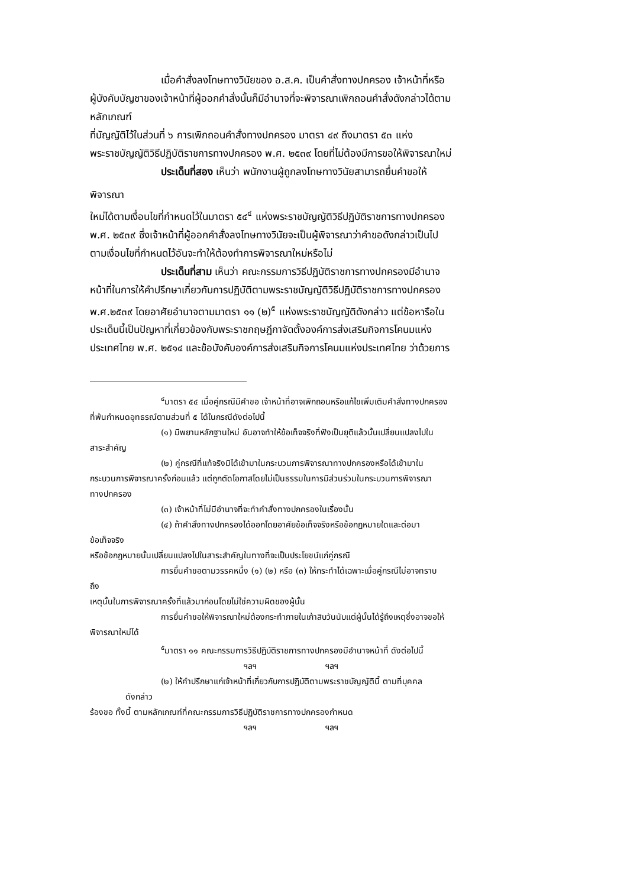เมื่อคำสั่งลงโทษทางวินัยของ อ.ส.ค. เป็นคำสั่งทางปกครอง เจ้าหน้าที่หรือ
ผู้บังคับบัญชาของเจ้าหน้าที่ผู้ออกคำสั่งนั้นก็มีอำนาจที่จะพิจารณาเพิกถอนคำสั่งดังกล่าวได้ตาม
หลักเกณฑ์
ที่บัญญัติไว้ในส่วนที่ ๖ การเพิกถอนคำสั่งทางปกครอง มาตรา ๔๙ ถึงมาตรา ๕๓ แห่ง
พระราชบัญญัติวิธีปฏิบัติราชการทางปกครอง พ.ศ. ๒๕๓๙ โดยที่ไม่ต้องมีการขอให้พิจารณาใหม่
ประเด็นที่สอง เห็นว่า พนักงานผู้ถูกลงโทษทางวินัยสามารถยื่นคำขอให้
พิจารณา
ใหม่ได้ตามเงื่อนไขที่กำหนดไว้ในมาตรา ๕๔<sup>๔</sup> แห่งพระราชบัญญัติวิธีปฏิบัติราชการทางปกครอง
พ.ศ. ๒๕๓๙ ซึ่งเจ้าหน้าที่ผู้ออกคำสั่งลงโทษทางวินัยจะเป็นผู้พิจารณาว่าคำขอดังกล่าวเป็นไป
ตามเงื่อนไขที่กำหนดไว้อันจะทำให้ต้องทำการพิจารณาใหม่หรือไม่
ประเด็นที่สาม เห็นว่า คณะกรรมการวิธีปฏิบัติราชการทางปกครองมีอำนาจ
หน้าที่ในการให้คำปรึกษาเกี่ยวกับการปฏิบัติตามพระราชบัญญัติวิธีปฏิบัติราชการทางปกครอง
พ.ศ.๒๕๓๙ โดยอาศัยอำนาจตามมาตรา ๑๑ (๒)<sup>๕</sup> แห่งพระราชบัญญัติดังกล่าว แต่ข้อหารือใน
ประเด็นนี้เป็นปัญหาที่เกี่ยวข้องกับพระราชกฤษฎีกาจัดตั้งองค์การส่งเสริมกิจการโคนมแห่ง
ประเทศไทย พ.ศ. ๒๕๑๔ และข้อบังคับองค์การส่งเสริมกิจการโคนมแห่งประเทศไทย ว่าด้วยการ
<sup>๔</sup> มาตรา ๕๔ เมื่อคู่กรณีมีคำขอ เจ้าหน้าที่อาจเพิกถอนหรือแก้ไขเพิ่มเติมคำสั่งทางปกครอง
ที่พ้นกำหนดอุทธรณ์ตามส่วนที่ ๕ ได้ในกรณีดังต่อไปนี้
(๑) มีพยานหลักฐานใหม่ อันอาจทำให้ข้อเท็จจริงที่ฟังเป็นยุติแล้วนั้นเปลี่ยนแปลงไปใน
สาระสำคัญ
(๒) คู่กรณีที่แท้จริงมิได้เข้ามาในกระบวนการพิจารณาทางปกครองหรือได้เข้ามาใน
กระบวนการพิจารณาครั้งก่อนแล้ว แต่ถูกตัดโอกาสโดยไม่เป็นธรรมในการมีส่วนร่วมในกระบวนการพิจารณา
ทางปกครอง
(๓) เจ้าหน้าที่ไม่มีอำนาจที่จะทำคำสั่งทางปกครองในเรื่องนั้น
(๔) ถ้าคำสั่งทางปกครองได้ออกโดยอาศัยข้อเท็จจริงหรือข้อกฎหมายใดและต่อมา
ข้อเท็จจริง
หรือข้อกฎหมายนั้นเปลี่ยนแปลงไปในสาระสำคัญในทางที่จะเป็นประโยชน์แก่คู่กรณี
การยื่นคำขอตามวรรคหนึ่ง (๑) (๒) หรือ (๓) ให้กระทำได้เฉพาะเมื่อคู่กรณีไม่อาจทราบ
ถึง
เหตุนั้นในการพิจารณาครั้งที่แล้วมาก่อนโดยไม่ใช่ความผิดของผู้นั้น
การยื่นคำขอให้พิจารณาใหม่ต้องกระทำภายในเก้าสิบวันนับแต่ผู้นั้นได้รู้ถึงเหตุซึ่งอาจขอให้
พิจารณาใหม่ได้
<sup>๕</sup> มาตรา ๑๑ คณะกรรมการวิธีปฏิบัติราชการทางปกครองมีอำนาจหน้าที่ ดังต่อไปนี้
ฯลฯ ฯลฯ
(๒) ให้คำปรึกษาแก่เจ้าหน้าที่เกี่ยวกับการปฏิบัติตามพระราชบัญญัตินี้ ตามที่บุคคล
ดังกล่าว
ร้องขอ ทั้งนี้ ตามหลักเกณฑ์ที่คณะกรรมการวิธีปฏิบัติราชการทางปกครองกำหนด
ฯลฯ ฯลฯ